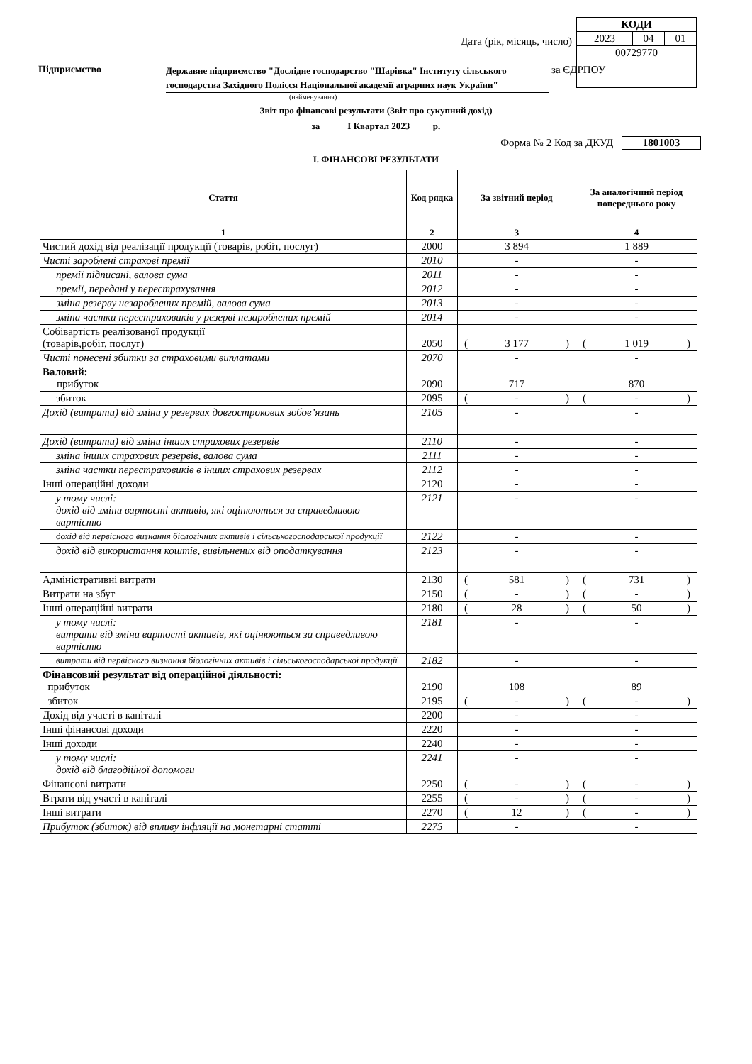| КОДИ | | |
| 2023 | 04 | 01 |
| 00729770 | | |
Дата (рік, місяць, число)
Підприємство
Державне підприємство "Дослідне господарство "Шарівка" Інституту сільського господарства Західного Полісся Національної академії аграрних наук України"
за ЄДРПОУ
(найменування)
Звіт про фінансові результати (Звіт про сукупний дохід)
за І Квартал 2023 р.
Форма № 2 Код за ДКУД 1801003
І. ФІНАНСОВІ РЕЗУЛЬТАТИ
| Стаття | Код рядка | За звітний період | За аналогічний період попереднього року |
| --- | --- | --- | --- |
| 1 | 2 | 3 | 4 |
| Чистий дохід від реалізації продукції (товарів, робіт, послуг) | 2000 | 3 894 | 1 889 |
| Чисті зароблені страхові премії | 2010 | - | - |
| премії підписані, валова сума | 2011 | - | - |
| премії, передані у перестрахування | 2012 | - | - |
| зміна резерву незароблених премій, валова сума | 2013 | - | - |
| зміна частки перестраховиків у резерві незароблених премій | 2014 | - | - |
| Собівартість реалізованої продукції (товарів,робіт, послуг) | 2050 | ( 3 177 ) | ( 1 019 ) |
| Чисті понесені збитки за страховими виплатами | 2070 | - | - |
| Валовий: прибуток | 2090 | 717 | 870 |
| збиток | 2095 | ( - ) | ( - ) |
| Дохід (витрати) від зміни у резервах довгострокових зобов’язань | 2105 | - | - |
| Дохід (витрати) від зміни інших страхових резервів | 2110 | - | - |
| зміна інших страхових резервів, валова сума | 2111 | - | - |
| зміна частки перестраховиків в інших страхових резервах | 2112 | - | - |
| Інші операційні доходи | 2120 | - | - |
| у тому числі: дохід від зміни вартості активів, які оцінюються за справедливою вартістю | 2121 | - | - |
| дохід від первісного визнання біологічних активів і сільськогосподарської продукції | 2122 | - | - |
| дохід від використання коштів, вивільнених від оподаткування | 2123 | - | - |
| Адміністративні витрати | 2130 | ( 581 ) | ( 731 ) |
| Витрати на збут | 2150 | ( - ) | ( - ) |
| Інші операційні витрати | 2180 | ( 28 ) | ( 50 ) |
| у тому числі: витрати від зміни вартості активів, які оцінюються за справедливою вартістю | 2181 | - | - |
| витрати від первісного визнання біологічних активів і сільськогосподарської продукції | 2182 | - | - |
| Фінансовий результат від операційної діяльності: прибуток | 2190 | 108 | 89 |
| збиток | 2195 | ( - ) | ( - ) |
| Дохід від участі в капіталі | 2200 | - | - |
| Інші фінансові доходи | 2220 | - | - |
| Інші доходи | 2240 | - | - |
| у тому числі: дохід від благодійної допомоги | 2241 | - | - |
| Фінансові витрати | 2250 | ( - ) | ( - ) |
| Втрати від участі в капіталі | 2255 | ( - ) | ( - ) |
| Інші витрати | 2270 | ( 12 ) | ( - ) |
| Прибуток (збиток) від впливу інфляції на монетарні статті | 2275 | - | - |